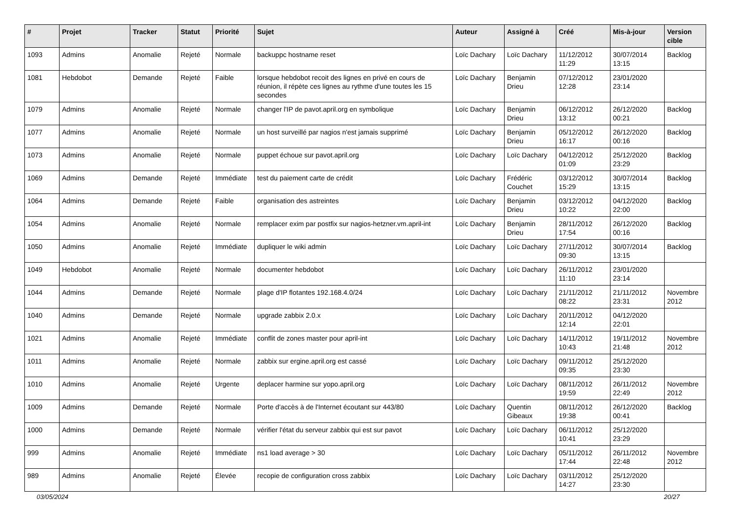| # | Projet | Tracker | Statut | Priorité | Sujet | Auteur | Assigné à | Créé | Mis-à-jour | Version cible |
| --- | --- | --- | --- | --- | --- | --- | --- | --- | --- | --- |
| 1093 | Admins | Anomalie | Rejeté | Normale | backuppc hostname reset | Loïc Dachary | Loïc Dachary | 11/12/2012 11:29 | 30/07/2014 13:15 | Backlog |
| 1081 | Hebdobot | Demande | Rejeté | Faible | lorsque hebdobot recoit des lignes en privé en cours de réunion, il répète ces lignes au rythme d'une toutes les 15 secondes | Loïc Dachary | Benjamin Drieu | 07/12/2012 12:28 | 23/01/2020 23:14 | |
| 1079 | Admins | Anomalie | Rejeté | Normale | changer l'IP de pavot.april.org en symbolique | Loïc Dachary | Benjamin Drieu | 06/12/2012 13:12 | 26/12/2020 00:21 | Backlog |
| 1077 | Admins | Anomalie | Rejeté | Normale | un host surveillé par nagios n'est jamais supprimé | Loïc Dachary | Benjamin Drieu | 05/12/2012 16:17 | 26/12/2020 00:16 | Backlog |
| 1073 | Admins | Anomalie | Rejeté | Normale | puppet échoue sur pavot.april.org | Loïc Dachary | Loïc Dachary | 04/12/2012 01:09 | 25/12/2020 23:29 | Backlog |
| 1069 | Admins | Demande | Rejeté | Immédiate | test du paiement carte de crédit | Loïc Dachary | Frédéric Couchet | 03/12/2012 15:29 | 30/07/2014 13:15 | Backlog |
| 1064 | Admins | Demande | Rejeté | Faible | organisation des astreintes | Loïc Dachary | Benjamin Drieu | 03/12/2012 10:22 | 04/12/2020 22:00 | Backlog |
| 1054 | Admins | Anomalie | Rejeté | Normale | remplacer exim par postfix sur nagios-hetzner.vm.april-int | Loïc Dachary | Benjamin Drieu | 28/11/2012 17:54 | 26/12/2020 00:16 | Backlog |
| 1050 | Admins | Anomalie | Rejeté | Immédiate | dupliquer le wiki admin | Loïc Dachary | Loïc Dachary | 27/11/2012 09:30 | 30/07/2014 13:15 | Backlog |
| 1049 | Hebdobot | Anomalie | Rejeté | Normale | documenter hebdobot | Loïc Dachary | Loïc Dachary | 26/11/2012 11:10 | 23/01/2020 23:14 | |
| 1044 | Admins | Demande | Rejeté | Normale | plage d'IP flotantes 192.168.4.0/24 | Loïc Dachary | Loïc Dachary | 21/11/2012 08:22 | 21/11/2012 23:31 | Novembre 2012 |
| 1040 | Admins | Demande | Rejeté | Normale | upgrade zabbix 2.0.x | Loïc Dachary | Loïc Dachary | 20/11/2012 12:14 | 04/12/2020 22:01 | |
| 1021 | Admins | Anomalie | Rejeté | Immédiate | conflit de zones master pour april-int | Loïc Dachary | Loïc Dachary | 14/11/2012 10:43 | 19/11/2012 21:48 | Novembre 2012 |
| 1011 | Admins | Anomalie | Rejeté | Normale | zabbix sur ergine.april.org est cassé | Loïc Dachary | Loïc Dachary | 09/11/2012 09:35 | 25/12/2020 23:30 | |
| 1010 | Admins | Anomalie | Rejeté | Urgente | deplacer harmine sur yopo.april.org | Loïc Dachary | Loïc Dachary | 08/11/2012 19:59 | 26/11/2012 22:49 | Novembre 2012 |
| 1009 | Admins | Demande | Rejeté | Normale | Porte d'accès à de l'Internet écoutant sur 443/80 | Loïc Dachary | Quentin Gibeaux | 08/11/2012 19:38 | 26/12/2020 00:41 | Backlog |
| 1000 | Admins | Demande | Rejeté | Normale | vérifier l'état du serveur zabbix qui est sur pavot | Loïc Dachary | Loïc Dachary | 06/11/2012 10:41 | 25/12/2020 23:29 | |
| 999 | Admins | Anomalie | Rejeté | Immédiate | ns1 load average > 30 | Loïc Dachary | Loïc Dachary | 05/11/2012 17:44 | 26/11/2012 22:48 | Novembre 2012 |
| 989 | Admins | Anomalie | Rejeté | Élevée | recopie de configuration cross zabbix | Loïc Dachary | Loïc Dachary | 03/11/2012 14:27 | 25/12/2020 23:30 | |
03/05/2024 20/27